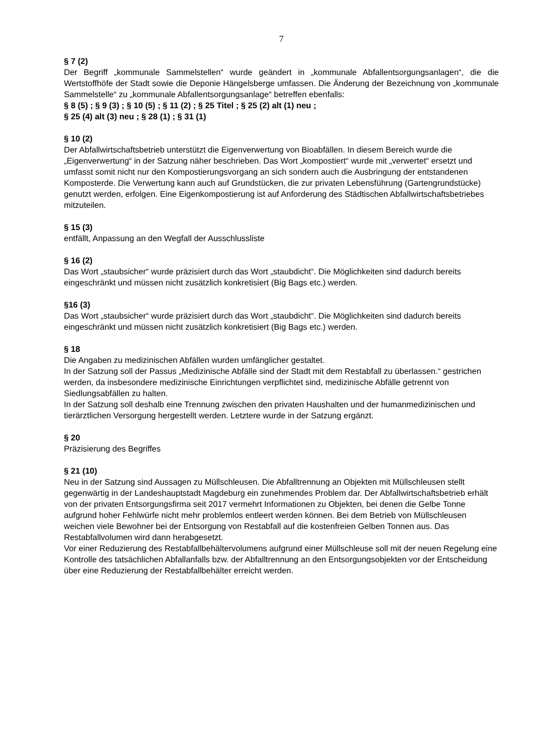7
§ 7 (2)
Der Begriff „kommunale Sammelstellen“ wurde geändert in „kommunale Abfallentsorgungsanlagen“, die die Wertstoffhöfe der Stadt sowie die Deponie Hängelsberge umfassen. Die Änderung der Bezeichnung von „kommunale Sammelstelle“ zu „kommunale Abfallentsorgungsanlage“ betreffen ebenfalls:
§ 8 (5) ; § 9 (3) ; § 10 (5) ; § 11 (2) ; § 25 Titel ; § 25 (2) alt (1) neu ;
§ 25 (4) alt (3) neu ; § 28 (1) ; § 31 (1)
§ 10 (2)
Der Abfallwirtschaftsbetrieb unterstützt die Eigenverwertung von Bioabfällen. In diesem Bereich wurde die „Eigenverwertung“ in der Satzung näher beschrieben. Das Wort „kompostiert“ wurde mit „verwertet“ ersetzt und umfasst somit nicht nur den Kompostierungsvorgang an sich sondern auch die Ausbringung der entstandenen Komposterde. Die Verwertung kann auch auf Grundstücken, die zur privaten Lebensführung (Gartengrundstücke) genutzt werden, erfolgen. Eine Eigenkompostierung ist auf Anforderung des Städtischen Abfallwirtschaftsbetriebes mitzuteilen.
§ 15 (3)
entfällt, Anpassung an den Wegfall der Ausschlussliste
§ 16 (2)
Das Wort „staubsicher“ wurde präzisiert durch das Wort „staubdicht“. Die Möglichkeiten sind dadurch bereits eingeschränkt und müssen nicht zusätzlich konkretisiert (Big Bags etc.) werden.
§16 (3)
Das Wort „staubsicher“ wurde präzisiert durch das Wort „staubdicht“. Die Möglichkeiten sind dadurch bereits eingeschränkt und müssen nicht zusätzlich konkretisiert (Big Bags etc.) werden.
§ 18
Die Angaben zu medizinischen Abfällen wurden umfänglicher gestaltet.
In der Satzung soll der Passus „Medizinische Abfälle sind der Stadt mit dem Restabfall zu überlassen.“ gestrichen werden, da insbesondere medizinische Einrichtungen verpflichtet sind, medizinische Abfälle getrennt von Siedlungsabfällen zu halten.
In der Satzung soll deshalb eine Trennung zwischen den privaten Haushalten und der humanmedizinischen und tierärztlichen Versorgung hergestellt werden. Letztere wurde in der Satzung ergänzt.
§ 20
Präzisierung des Begriffes
§ 21 (10)
Neu in der Satzung sind Aussagen zu Müllschleusen. Die Abfalltrennung an Objekten mit Müllschleusen stellt gegenwärtig in der Landeshauptstadt Magdeburg ein zunehmendes Problem dar. Der Abfallwirtschaftsbetrieb erhält von der privaten Entsorgungsfirma seit 2017 vermehrt Informationen zu Objekten, bei denen die Gelbe Tonne aufgrund hoher Fehlwürfe nicht mehr problemlos entleert werden können. Bei dem Betrieb von Müllschleusen weichen viele Bewohner bei der Entsorgung von Restabfall auf die kostenfreien Gelben Tonnen aus. Das Restabfallvolumen wird dann herabgesetzt.
Vor einer Reduzierung des Restabfallbehältervolumens aufgrund einer Müllschleuse soll mit der neuen Regelung eine Kontrolle des tatsächlichen Abfallanfalls bzw. der Abfalltrennung an den Entsorgungsobjekten vor der Entscheidung über eine Reduzierung der Restabfallbehälter erreicht werden.